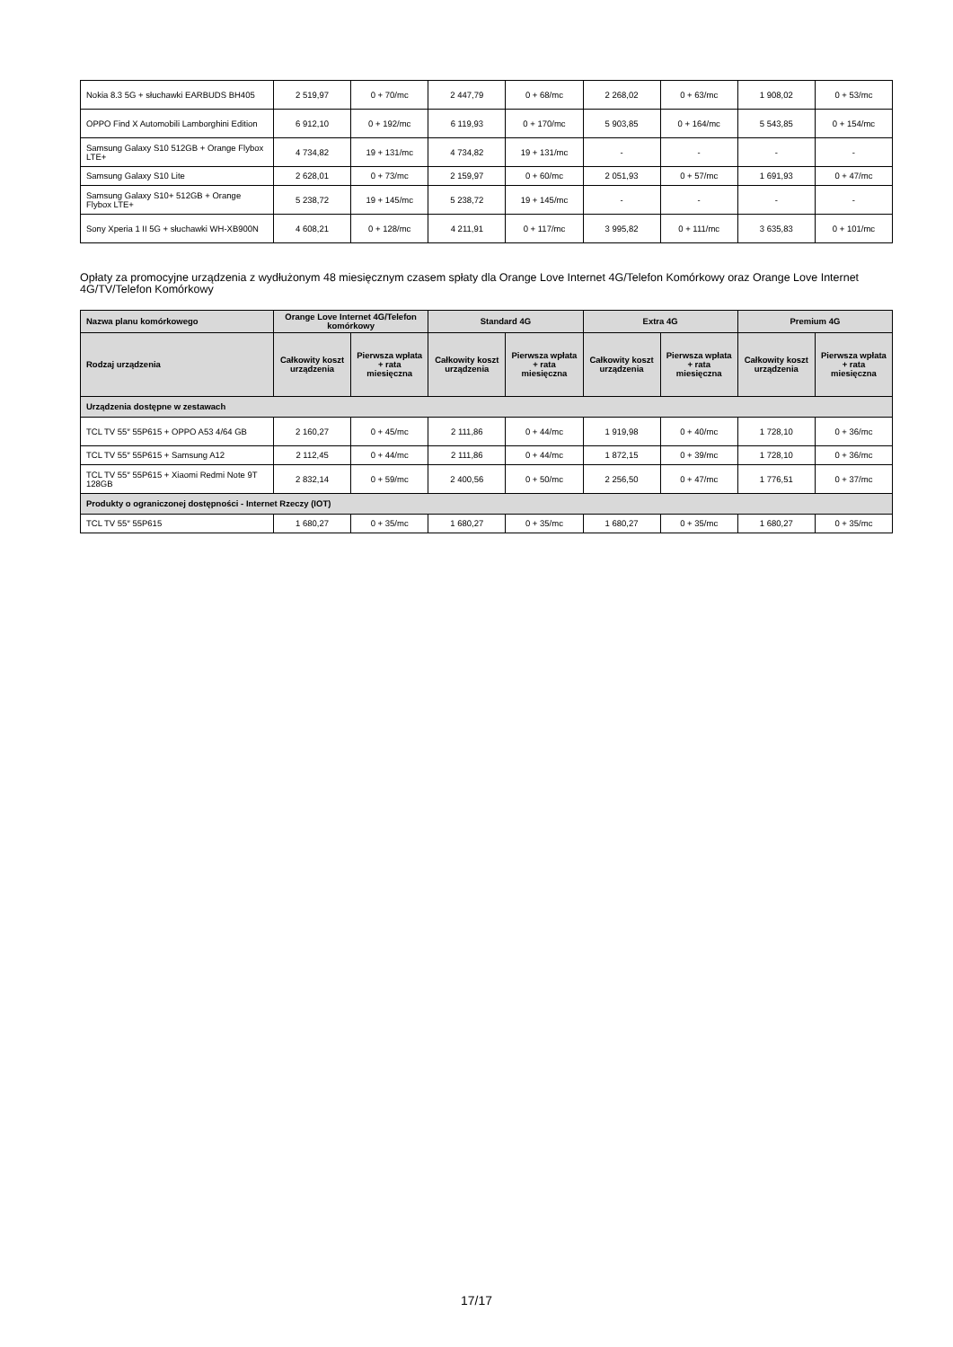| Nokia 8.3 5G + słuchawki EARBUDS BH405 | 2 519,97 | 0 + 70/mc | 2 447,79 | 0 + 68/mc | 2 268,02 | 0 + 63/mc | 1 908,02 | 0 + 53/mc |
| OPPO Find X Automobili Lamborghini Edition | 6 912,10 | 0 + 192/mc | 6 119,93 | 0 + 170/mc | 5 903,85 | 0 + 164/mc | 5 543,85 | 0 + 154/mc |
| Samsung Galaxy S10 512GB + Orange Flybox LTE+ | 4 734,82 | 19 + 131/mc | 4 734,82 | 19 + 131/mc | - | - | - | - |
| Samsung Galaxy S10 Lite | 2 628,01 | 0 + 73/mc | 2 159,97 | 0 + 60/mc | 2 051,93 | 0 + 57/mc | 1 691,93 | 0 + 47/mc |
| Samsung Galaxy S10+ 512GB + Orange Flybox LTE+ | 5 238,72 | 19 + 145/mc | 5 238,72 | 19 + 145/mc | - | - | - | - |
| Sony Xperia 1 II 5G + słuchawki WH-XB900N | 4 608,21 | 0 + 128/mc | 4 211,91 | 0 + 117/mc | 3 995,82 | 0 + 111/mc | 3 635,83 | 0 + 101/mc |
Opłaty za promocyjne urządzenia z wydłużonym 48 miesięcznym czasem spłaty dla Orange Love Internet 4G/Telefon Komórkowy oraz Orange Love Internet 4G/TV/Telefon Komórkowy
| Nazwa planu komórkowego | Orange Love Internet 4G/Telefon komórkowy | | Standard 4G | | Extra 4G | | Premium 4G | |
| --- | --- | --- | --- | --- | --- | --- | --- | --- |
| Rodzaj urządzenia | Całkowity koszt urządzenia | Pierwsza wpłata + rata miesięczna | Całkowity koszt urządzenia | Pierwsza wpłata + rata miesięczna | Całkowity koszt urządzenia | Pierwsza wpłata + rata miesięczna | Całkowity koszt urządzenia | Pierwsza wpłata + rata miesięczna |
| Urządzenia dostępne w zestawach | | | | | | | | |
| TCL TV 55″ 55P615 + OPPO A53 4/64 GB | 2 160,27 | 0 + 45/mc | 2 111,86 | 0 + 44/mc | 1 919,98 | 0 + 40/mc | 1 728,10 | 0 + 36/mc |
| TCL TV 55″ 55P615 + Samsung A12 | 2 112,45 | 0 + 44/mc | 2 111,86 | 0 + 44/mc | 1 872,15 | 0 + 39/mc | 1 728,10 | 0 + 36/mc |
| TCL TV 55″ 55P615 + Xiaomi Redmi Note 9T 128GB | 2 832,14 | 0 + 59/mc | 2 400,56 | 0 + 50/mc | 2 256,50 | 0 + 47/mc | 1 776,51 | 0 + 37/mc |
| Produkty o ograniczonej dostępności - Internet Rzeczy (IOT) | | | | | | | | |
| TCL TV 55″ 55P615 | 1 680,27 | 0 + 35/mc | 1 680,27 | 0 + 35/mc | 1 680,27 | 0 + 35/mc | 1 680,27 | 0 + 35/mc |
17/17